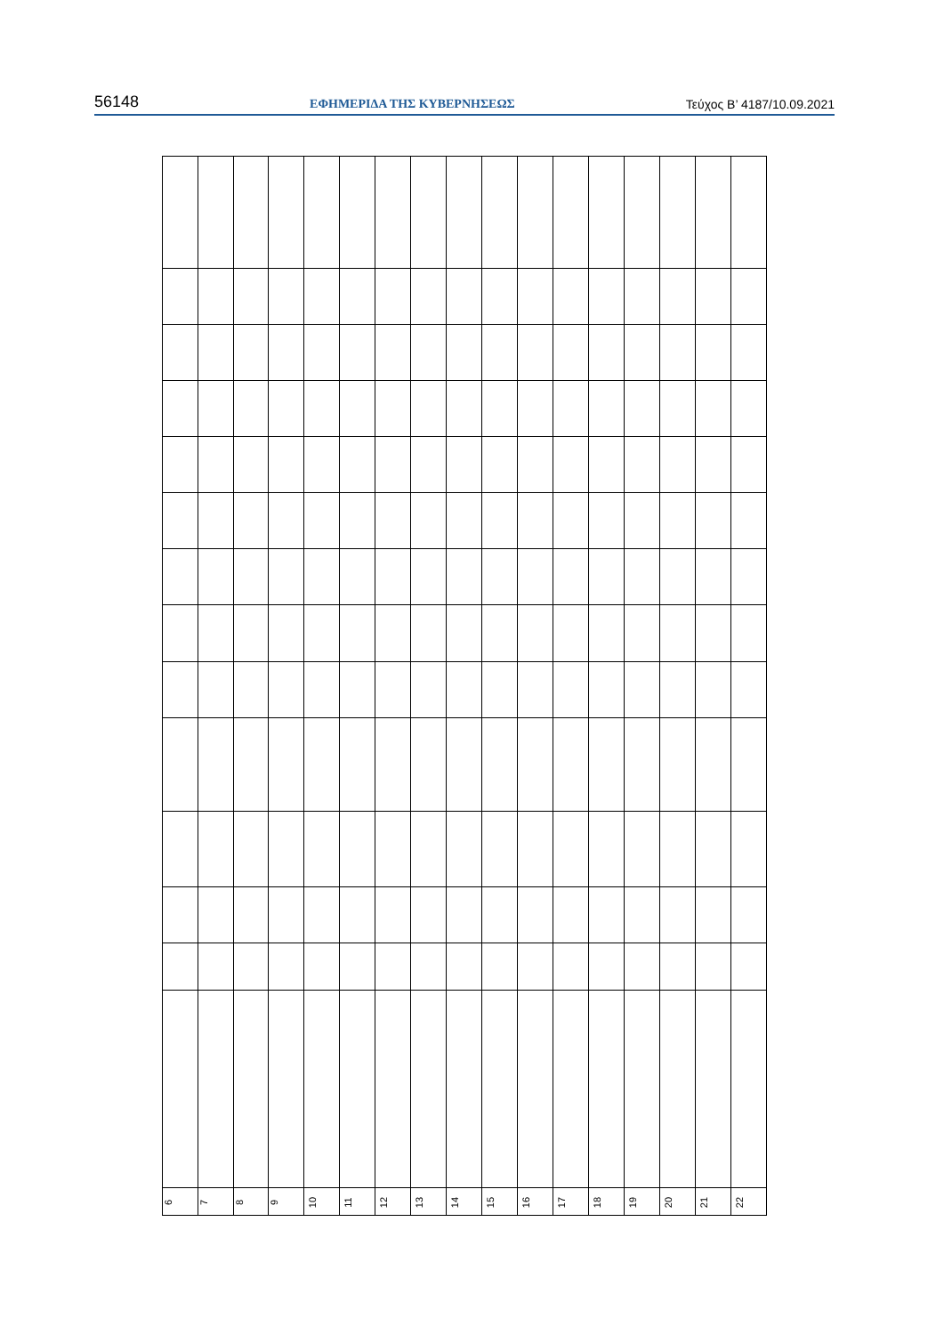56148 ΕΦΗΜΕΡΙΔΑ ΤΗΣ ΚΥΒΕΡΝΗΣΕΩΣ Τεύχος Β’ 4187/10.09.2021
| 6 | 7 | 8 | 9 | 10 | 11 | 12 | 13 | 14 | 15 | 16 | 17 | 18 | 19 | 20 | 21 | 22 |